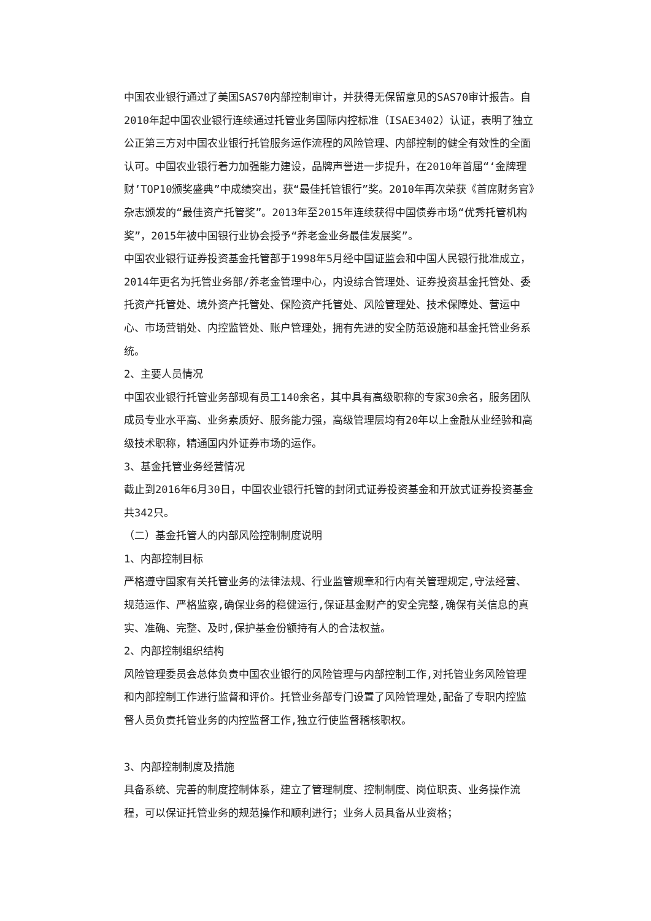中国农业银行通过了美国SAS70内部控制审计，并获得无保留意见的SAS70审计报告。自2010年起中国农业银行连续通过托管业务国际内控标准（ISAE3402）认证，表明了独立公正第三方对中国农业银行托管服务运作流程的风险管理、内部控制的健全有效性的全面认可。中国农业银行着力加强能力建设，品牌声誉进一步提升，在2010年首届“‘金牌理财’TOP10颁奖盛典”中成绩突出，获“最佳托管银行”奖。2010年再次荣获《首席财务官》杂志颁发的“最佳资产托管奖”。2013年至2015年连续获得中国债券市场“优秀托管机构奖”，2015年被中国银行业协会授予“养老金业务最佳发展奖”。
中国农业银行证券投资基金托管部于1998年5月经中国证监会和中国人民银行批准成立，2014年更名为托管业务部/养老金管理中心，内设综合管理处、证券投资基金托管处、委托资产托管处、境外资产托管处、保险资产托管处、风险管理处、技术保障处、营运中心、市场营销处、内控监管处、账户管理处，拥有先进的安全防范设施和基金托管业务系统。
2、主要人员情况
中国农业银行托管业务部现有员工140余名，其中具有高级职称的专家30余名，服务团队成员专业水平高、业务素质好、服务能力强，高级管理层均有20年以上金融从业经验和高级技术职称，精通国内外证券市场的运作。
3、基金托管业务经营情况
截止到2016年6月30日，中国农业银行托管的封闭式证券投资基金和开放式证券投资基金共342只。
（二）基金托管人的内部风险控制制度说明
1、内部控制目标
严格遵守国家有关托管业务的法律法规、行业监管规章和行内有关管理规定,守法经营、规范运作、严格监察,确保业务的稳健运行,保证基金财产的安全完整,确保有关信息的真实、准确、完整、及时,保护基金份额持有人的合法权益。
2、内部控制组织结构
风险管理委员会总体负责中国农业银行的风险管理与内部控制工作,对托管业务风险管理和内部控制工作进行监督和评价。托管业务部专门设置了风险管理处,配备了专职内控监督人员负责托管业务的内控监督工作,独立行使监督稽核职权。
3、内部控制制度及措施
具备系统、完善的制度控制体系，建立了管理制度、控制制度、岗位职责、业务操作流程，可以保证托管业务的规范操作和顺利进行；业务人员具备从业资格；